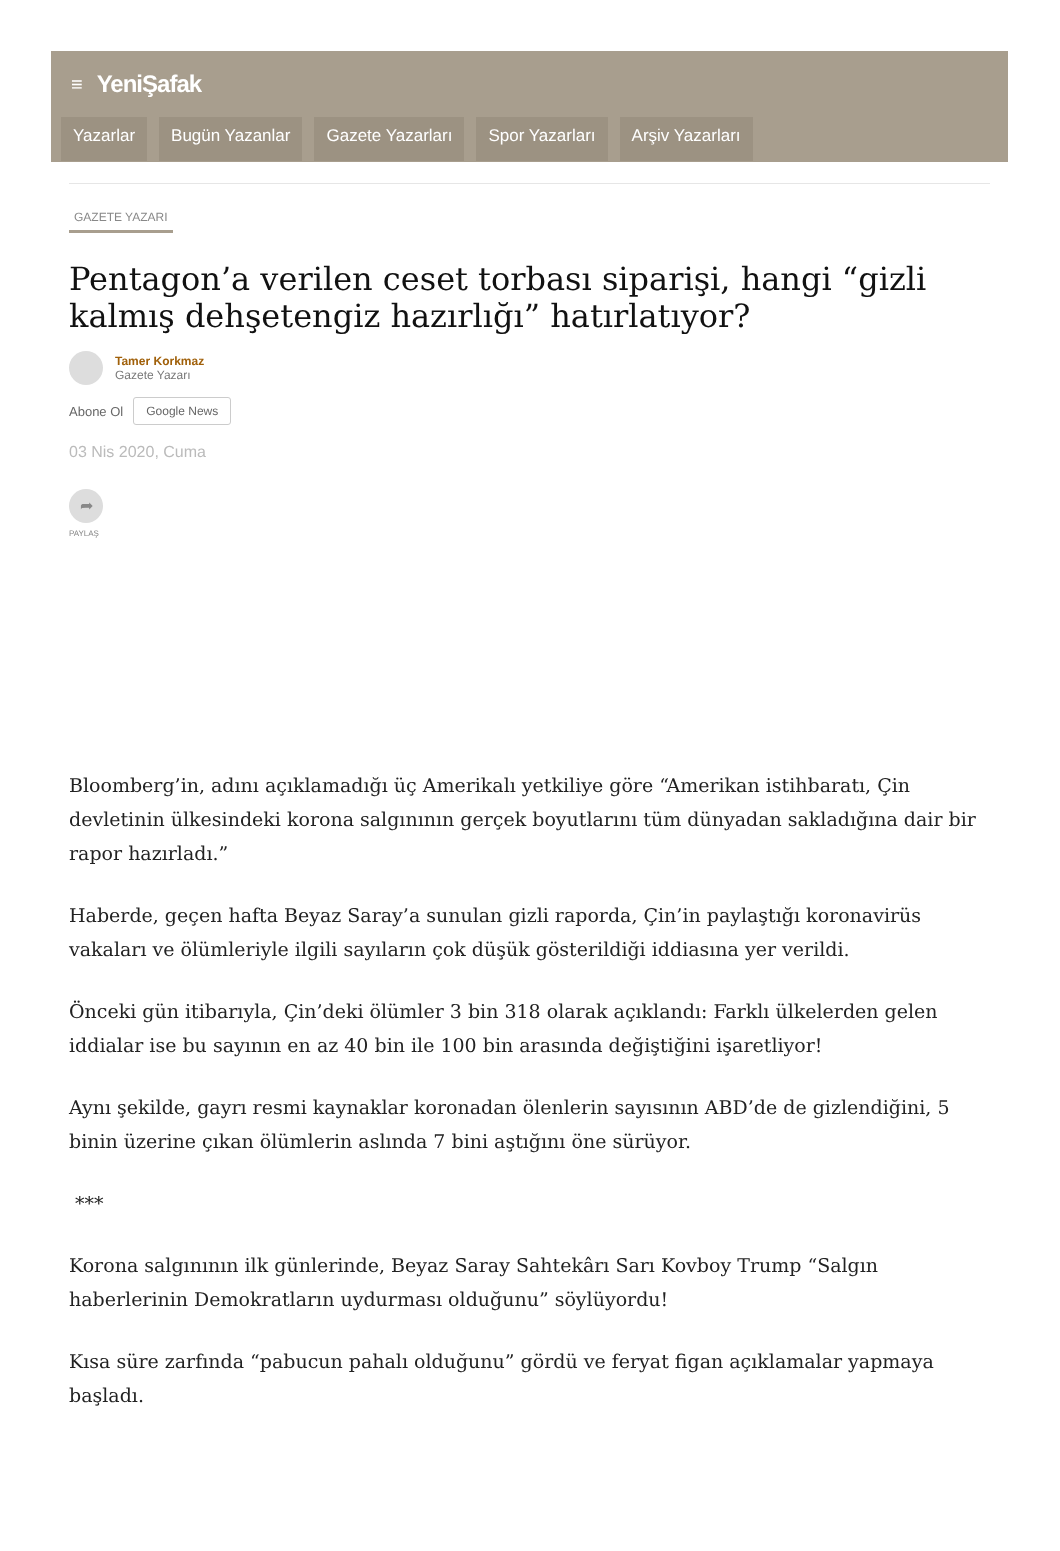≡ YeniŞafak
Yazarlar Bugün Yazanlar Gazete Yazarları Spor Yazarları Arşiv Yazarları
GAZETE YAZARI
Pentagon’a verilen ceset torbası siparişi, hangi “gizli kalmış dehşetengiz hazırlığı” hatırlatıyor?
Tamer Korkmaz
Gazete Yazarı
Abone Ol Google News
03 Nis 2020, Cuma
➦
PAYLAŞ
Bloomberg’in, adını açıklamadığı üç Amerikalı yetkiliye göre “Amerikan istihbaratı, Çin devletinin ülkesindeki korona salgınının gerçek boyutlarını tüm dünyadan sakladığına dair bir rapor hazırladı.”
Haberde, geçen hafta Beyaz Saray’a sunulan gizli raporda, Çin’in paylaştığı koronavirüs vakaları ve ölümleriyle ilgili sayıların çok düşük gösterildiği iddiasına yer verildi.
Önceki gün itibarıyla, Çin’deki ölümler 3 bin 318 olarak açıklandı: Farklı ülkelerden gelen iddialar ise bu sayının en az 40 bin ile 100 bin arasında değiştiğini işaretliyor!
Aynı şekilde, gayrı resmi kaynaklar koronadan ölenlerin sayısının ABD’de de gizlendiğini, 5 binin üzerine çıkan ölümlerin aslında 7 bini aştığını öne sürüyor.
***
Korona salgınının ilk günlerinde, Beyaz Saray Sahtekârı Sarı Kovboy Trump “Salgın haberlerinin Demokratların uydurması olduğunu” söylüyordu!
Kısa süre zarfında “pabucun pahalı olduğunu” gördü ve feryat figan açıklamalar yapmaya başladı.